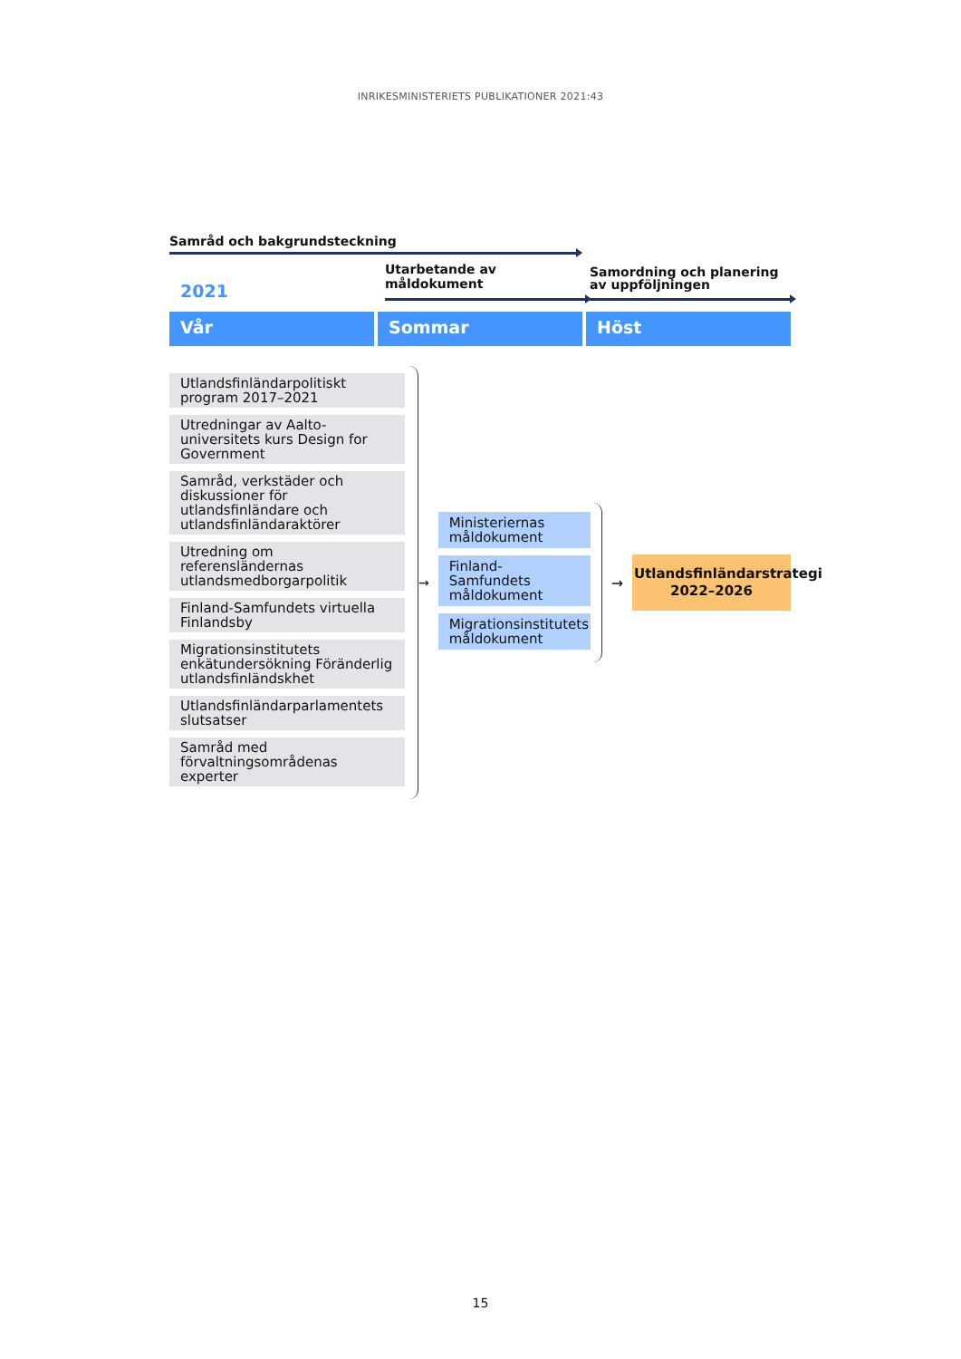INRIKESMINISTERIETS PUBLIKATIONER 2021:43
Samråd och bakgrundsteckning
2021
Utarbetande av måldokument
Samordning och planering
av uppföljningen
Vår Sommar Höst
Utlandsfinländarpolitiskt program 2017–2021
Utredningar av Aalto-universitets kurs Design for Government
Samråd, verkstäder och diskussioner för utlandsfinländare och utlandsfinländaraktörer
Utredning om referensländernas utlandsmedborgarpolitik
Finland-Samfundets virtuella Finlandsby
Migrationsinstitutets enkätundersökning Föränderlig utlandsfinländskhet
Utlandsfinländarparlamentets slutsatser
Samråd med förvaltningsområdenas experter
→
Ministeriernas måldokument
Finland-Samfundets måldokument
Migrationsinstitutets måldokument
→
Utlandsfinländarstrategi
2022–2026
15